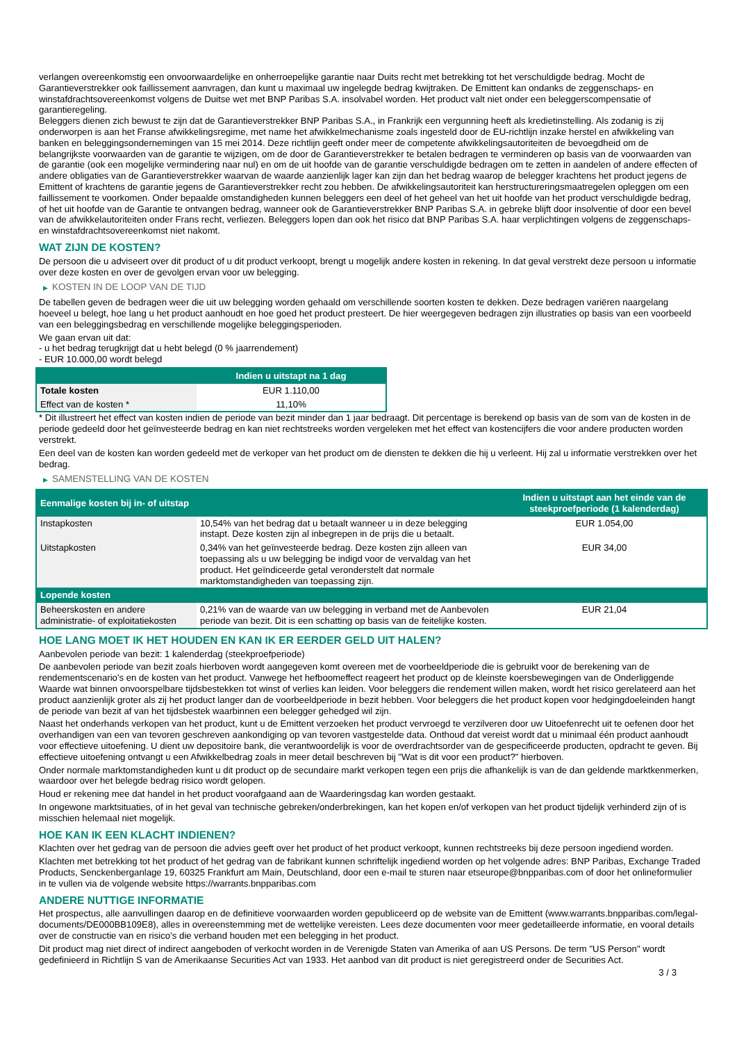verlangen overeenkomstig een onvoorwaardelijke en onherroepelijke garantie naar Duits recht met betrekking tot het verschuldigde bedrag. Mocht de Garantieverstrekker ook faillissement aanvragen, dan kunt u maximaal uw ingelegde bedrag kwijtraken. De Emittent kan ondanks de zeggenschaps- en winstafdrachtsovereenkomst volgens de Duitse wet met BNP Paribas S.A. insolvabel worden. Het product valt niet onder een beleggerscompensatie of garantieregeling.
Beleggers dienen zich bewust te zijn dat de Garantieverstrekker BNP Paribas S.A., in Frankrijk een vergunning heeft als kredietinstelling. Als zodanig is zij onderworpen is aan het Franse afwikkelingsregime, met name het afwikkelmechanisme zoals ingesteld door de EU-richtlijn inzake herstel en afwikkeling van banken en beleggingsondernemingen van 15 mei 2014. Deze richtlijn geeft onder meer de competente afwikkelingsautoriteiten de bevoegdheid om de belangrijkste voorwaarden van de garantie te wijzigen, om de door de Garantieverstrekker te betalen bedragen te verminderen op basis van de voorwaarden van de garantie (ook een mogelijke vermindering naar nul) en om de uit hoofde van de garantie verschuldigde bedragen om te zetten in aandelen of andere effecten of andere obligaties van de Garantieverstrekker waarvan de waarde aanzienlijk lager kan zijn dan het bedrag waarop de belegger krachtens het product jegens de Emittent of krachtens de garantie jegens de Garantieverstrekker recht zou hebben. De afwikkelingsautoriteit kan herstructureringsmaatregelen opleggen om een faillissement te voorkomen. Onder bepaalde omstandigheden kunnen beleggers een deel of het geheel van het uit hoofde van het product verschuldigde bedrag, of het uit hoofde van de Garantie te ontvangen bedrag, wanneer ook de Garantieverstrekker BNP Paribas S.A. in gebreke blijft door insolventie of door een bevel van de afwikkelautoriteiten onder Frans recht, verliezen. Beleggers lopen dan ook het risico dat BNP Paribas S.A. haar verplichtingen volgens de zeggenschaps- en winstafdrachtsovereenkomst niet nakomt.
WAT ZIJN DE KOSTEN?
De persoon die u adviseert over dit product of u dit product verkoopt, brengt u mogelijk andere kosten in rekening. In dat geval verstrekt deze persoon u informatie over deze kosten en over de gevolgen ervan voor uw belegging.
▶ KOSTEN IN DE LOOP VAN DE TIJD
De tabellen geven de bedragen weer die uit uw belegging worden gehaald om verschillende soorten kosten te dekken. Deze bedragen variëren naargelang hoeveel u belegt, hoe lang u het product aanhoudt en hoe goed het product presteert. De hier weergegeven bedragen zijn illustraties op basis van een voorbeeld van een beleggingsbedrag en verschillende mogelijke beleggingsperioden.
We gaan ervan uit dat:
- u het bedrag terugkrijgt dat u hebt belegd (0 % jaarrendement)
- EUR 10.000,00 wordt belegd
| | Indien u uitstapt na 1 dag |
| --- | --- |
| Totale kosten | EUR 1.110,00 |
| Effect van de kosten * | 11,10% |
* Dit illustreert het effect van kosten indien de periode van bezit minder dan 1 jaar bedraagt. Dit percentage is berekend op basis van de som van de kosten in de periode gedeeld door het geïnvesteerde bedrag en kan niet rechtstreeks worden vergeleken met het effect van kostencijfers die voor andere producten worden verstrekt.
Een deel van de kosten kan worden gedeeld met de verkoper van het product om de diensten te dekken die hij u verleent. Hij zal u informatie verstrekken over het bedrag.
▶ SAMENSTELLING VAN DE KOSTEN
| Eenmalige kosten bij in- of uitstap | | Indien u uitstapt aan het einde van de steekproefperiode (1 kalenderdag) |
| --- | --- | --- |
| Instapkosten | 10,54% van het bedrag dat u betaalt wanneer u in deze belegging instapt. Deze kosten zijn al inbegrepen in de prijs die u betaalt. | EUR 1.054,00 |
| Uitstapkosten | 0,34% van het geïnvesteerde bedrag. Deze kosten zijn alleen van toepassing als u uw belegging be indigd voor de vervaldag van het product. Het geïndiceerde getal veronderstelt dat normale marktomstandigheden van toepassing zijn. | EUR 34,00 |
| Lopende kosten | | |
| Beheerskosten en andere administratie- of exploitatiekosten | 0,21% van de waarde van uw belegging in verband met de Aanbevolen periode van bezit. Dit is een schatting op basis van de feitelijke kosten. | EUR 21,04 |
HOE LANG MOET IK HET HOUDEN EN KAN IK ER EERDER GELD UIT HALEN?
Aanbevolen periode van bezit: 1 kalenderdag (steekproefperiode)
De aanbevolen periode van bezit zoals hierboven wordt aangegeven komt overeen met de voorbeeldperiode die is gebruikt voor de berekening van de rendementscenario's en de kosten van het product. Vanwege het hefboomeffect reageert het product op de kleinste koersbewegingen van de Onderliggende Waarde wat binnen onvoorspelbare tijdsbestekken tot winst of verlies kan leiden. Voor beleggers die rendement willen maken, wordt het risico gerelateerd aan het product aanzienlijk groter als zij het product langer dan de voorbeeldperiode in bezit hebben. Voor beleggers die het product kopen voor hedgingdoeleinden hangt de periode van bezit af van het tijdsbestek waarbinnen een belegger gehedged wil zijn.
Naast het onderhands verkopen van het product, kunt u de Emittent verzoeken het product vervroegd te verzilveren door uw Uitoefenrecht uit te oefenen door het overhandigen van een van tevoren geschreven aankondiging op van tevoren vastgestelde data. Onthoud dat vereist wordt dat u minimaal één product aanhoudt voor effectieve uitoefening. U dient uw depositoire bank, die verantwoordelijk is voor de overdrachtsorder van de gespecificeerde producten, opdracht te geven. Bij effectieve uitoefening ontvangt u een Afwikkelbedrag zoals in meer detail beschreven bij "Wat is dit voor een product?" hierboven.
Onder normale marktomstandigheden kunt u dit product op de secundaire markt verkopen tegen een prijs die afhankelijk is van de dan geldende marktkenmerken, waardoor over het belegde bedrag risico wordt gelopen.
Houd er rekening mee dat handel in het product voorafgaand aan de Waarderingsdag kan worden gestaakt.
In ongewone marktsituaties, of in het geval van technische gebreken/onderbrekingen, kan het kopen en/of verkopen van het product tijdelijk verhinderd zijn of is misschien helemaal niet mogelijk.
HOE KAN IK EEN KLACHT INDIENEN?
Klachten over het gedrag van de persoon die advies geeft over het product of het product verkoopt, kunnen rechtstreeks bij deze persoon ingediend worden.
Klachten met betrekking tot het product of het gedrag van de fabrikant kunnen schriftelijk ingediend worden op het volgende adres: BNP Paribas, Exchange Traded Products, Senckenberganlage 19, 60325 Frankfurt am Main, Deutschland, door een e-mail te sturen naar etseurope@bnpparibas.com of door het onlineformulier in te vullen via de volgende website https://warrants.bnpparibas.com
ANDERE NUTTIGE INFORMATIE
Het prospectus, alle aanvullingen daarop en de definitieve voorwaarden worden gepubliceerd op de website van de Emittent (www.warrants.bnpparibas.com/legal-documents/DE000BB109E8), alles in overeenstemming met de wettelijke vereisten. Lees deze documenten voor meer gedetailleerde informatie, en vooral details over de constructie van en risico’s die verband houden met een belegging in het product.
Dit product mag niet direct of indirect aangeboden of verkocht worden in de Verenigde Staten van Amerika of aan US Persons. De term "US Person" wordt gedefinieerd in Richtlijn S van de Amerikaanse Securities Act van 1933. Het aanbod van dit product is niet geregistreerd onder de Securities Act.
3 / 3